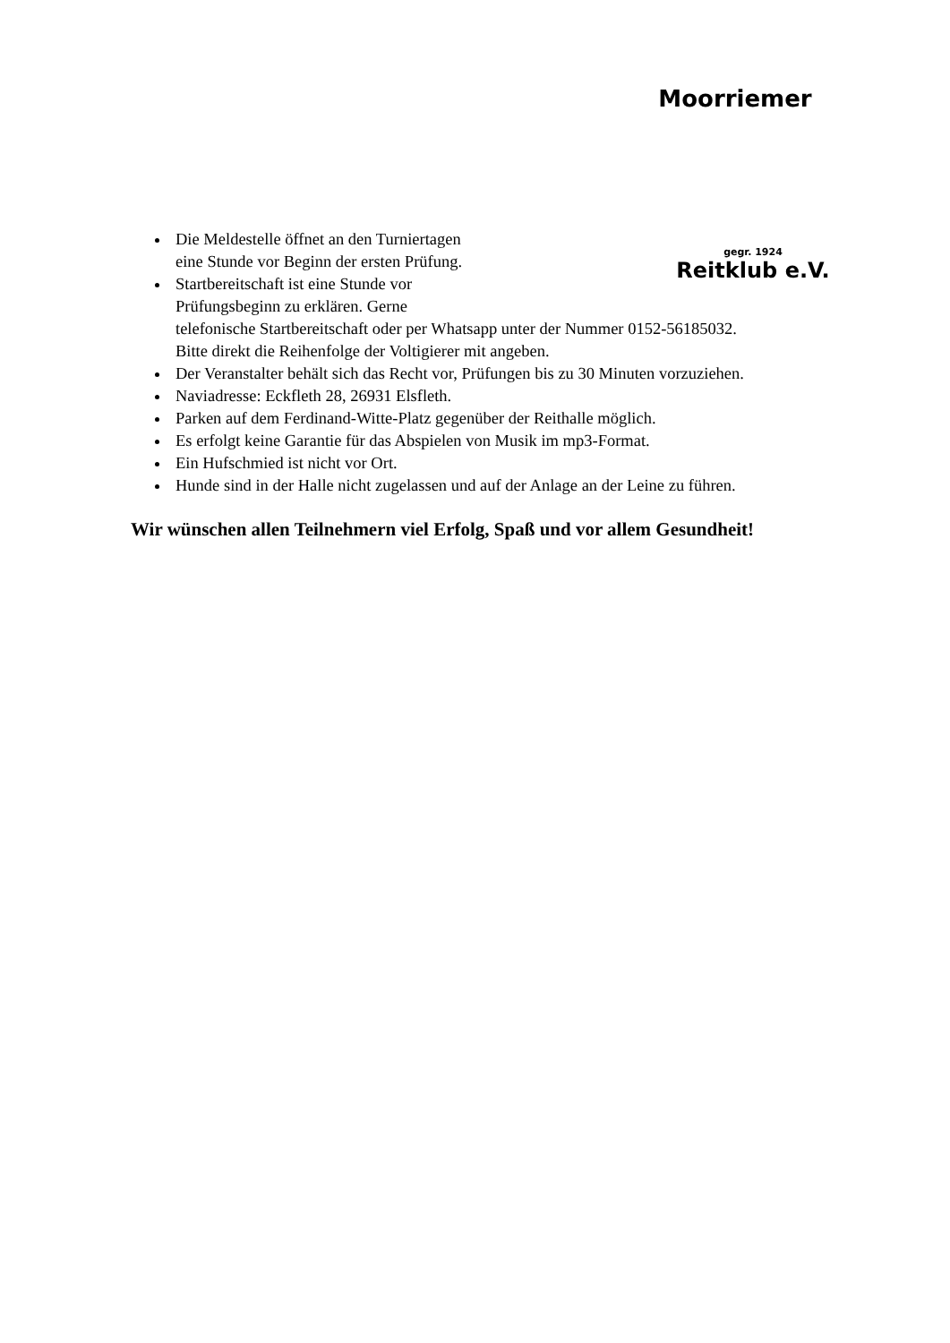Moorriemer
gegr. 1924
Reitklub e.V.
Die Meldestelle öffnet an den Turniertagen
eine Stunde vor Beginn der ersten Prüfung.
Startbereitschaft ist eine Stunde vor
Prüfungsbeginn zu erklären. Gerne
telefonische Startbereitschaft oder per Whatsapp unter der Nummer 0152-56185032.
Bitte direkt die Reihenfolge der Voltigierer mit angeben.
Der Veranstalter behält sich das Recht vor, Prüfungen bis zu 30 Minuten vorzuziehen.
Naviadresse: Eckfleth 28, 26931 Elsfleth.
Parken auf dem Ferdinand-Witte-Platz gegenüber der Reithalle möglich.
Es erfolgt keine Garantie für das Abspielen von Musik im mp3-Format.
Ein Hufschmied ist nicht vor Ort.
Hunde sind in der Halle nicht zugelassen und auf der Anlage an der Leine zu führen.
Wir wünschen allen Teilnehmern viel Erfolg, Spaß und vor allem Gesundheit!